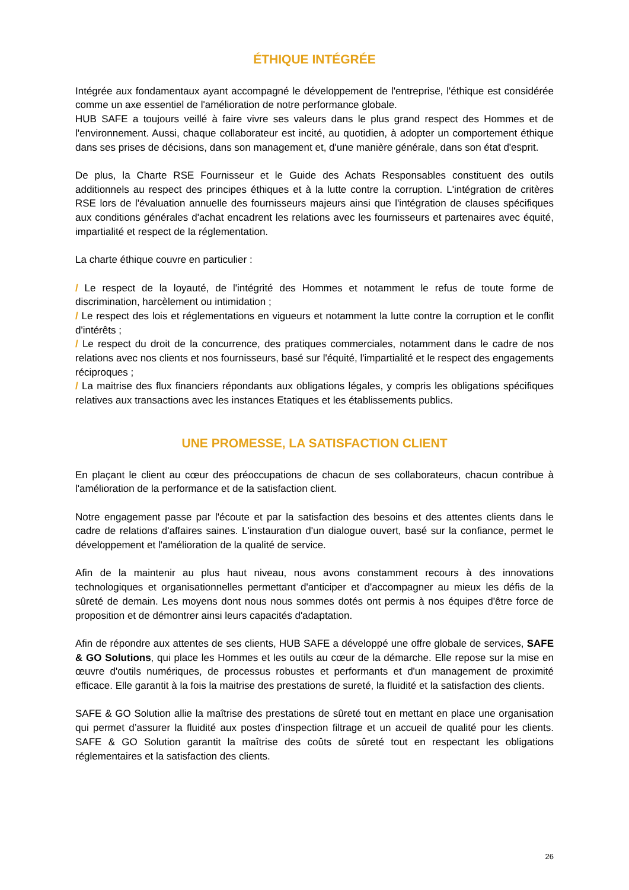ÉTHIQUE INTÉGRÉE
Intégrée aux fondamentaux ayant accompagné le développement de l'entreprise, l'éthique est considérée comme un axe essentiel de l'amélioration de notre performance globale.
HUB SAFE a toujours veillé à faire vivre ses valeurs dans le plus grand respect des Hommes et de l'environnement. Aussi, chaque collaborateur est incité, au quotidien, à adopter un comportement éthique dans ses prises de décisions, dans son management et, d'une manière générale, dans son état d'esprit.
De plus, la Charte RSE Fournisseur et le Guide des Achats Responsables constituent des outils additionnels au respect des principes éthiques et à la lutte contre la corruption. L'intégration de critères RSE lors de l'évaluation annuelle des fournisseurs majeurs ainsi que l'intégration de clauses spécifiques aux conditions générales d'achat encadrent les relations avec les fournisseurs et partenaires avec équité, impartialité et respect de la réglementation.
La charte éthique couvre en particulier :
/ Le respect de la loyauté, de l'intégrité des Hommes et notamment le refus de toute forme de discrimination, harcèlement ou intimidation ;
/ Le respect des lois et réglementations en vigueurs et notamment la lutte contre la corruption et le conflit d'intérêts ;
/ Le respect du droit de la concurrence, des pratiques commerciales, notamment dans le cadre de nos relations avec nos clients et nos fournisseurs, basé sur l'équité, l'impartialité et le respect des engagements réciproques ;
/ La maitrise des flux financiers répondants aux obligations légales, y compris les obligations spécifiques relatives aux transactions avec les instances Etatiques et les établissements publics.
UNE PROMESSE, LA SATISFACTION CLIENT
En plaçant le client au cœur des préoccupations de chacun de ses collaborateurs, chacun contribue à l'amélioration de la performance et de la satisfaction client.
Notre engagement passe par l'écoute et par la satisfaction des besoins et des attentes clients dans le cadre de relations d'affaires saines. L'instauration d'un dialogue ouvert, basé sur la confiance, permet le développement et l'amélioration de la qualité de service.
Afin de la maintenir au plus haut niveau, nous avons constamment recours à des innovations technologiques et organisationnelles permettant d'anticiper et d'accompagner au mieux les défis de la sûreté de demain. Les moyens dont nous nous sommes dotés ont permis à nos équipes d'être force de proposition et de démontrer ainsi leurs capacités d'adaptation.
Afin de répondre aux attentes de ses clients, HUB SAFE a développé une offre globale de services, SAFE & GO Solutions, qui place les Hommes et les outils au cœur de la démarche. Elle repose sur la mise en œuvre d'outils numériques, de processus robustes et performants et d'un management de proximité efficace. Elle garantit à la fois la maitrise des prestations de sureté, la fluidité et la satisfaction des clients.
SAFE & GO Solution allie la maîtrise des prestations de sûreté tout en mettant en place une organisation qui permet d’assurer la fluidité aux postes d’inspection filtrage et un accueil de qualité pour les clients. SAFE & GO Solution garantit la maîtrise des coûts de sûreté tout en respectant les obligations réglementaires et la satisfaction des clients.
26